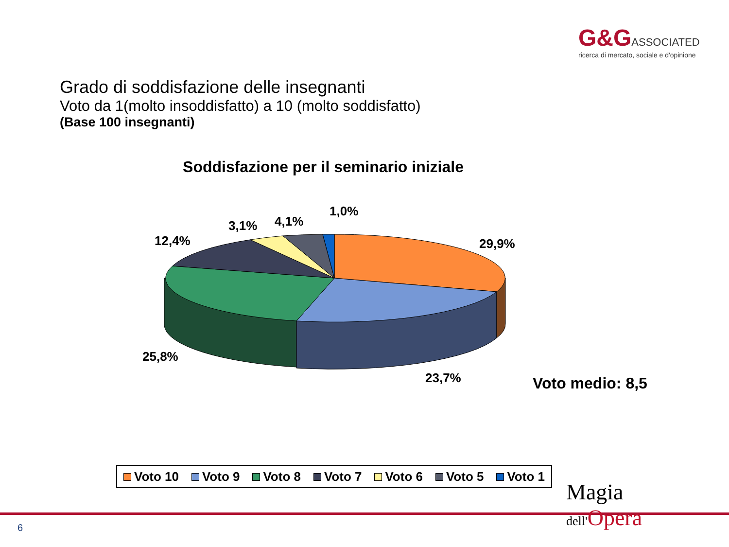G&GASSOCIATED
ricerca di mercato, sociale e d'opinione
Grado di soddisfazione delle insegnanti
Voto da 1(molto insoddisfatto) a 10 (molto soddisfatto)
(Base 100 insegnanti)
Soddisfazione per il seminario iniziale
1,0%
4,1%
3,1%
12,4%
29,9%
25,8%
23,7%
Voto medio: 8,5
Voto 10 Voto 9 Voto 8 Voto 7 Voto 6 Voto 5 Voto 1
6
Magia
dell'Opera